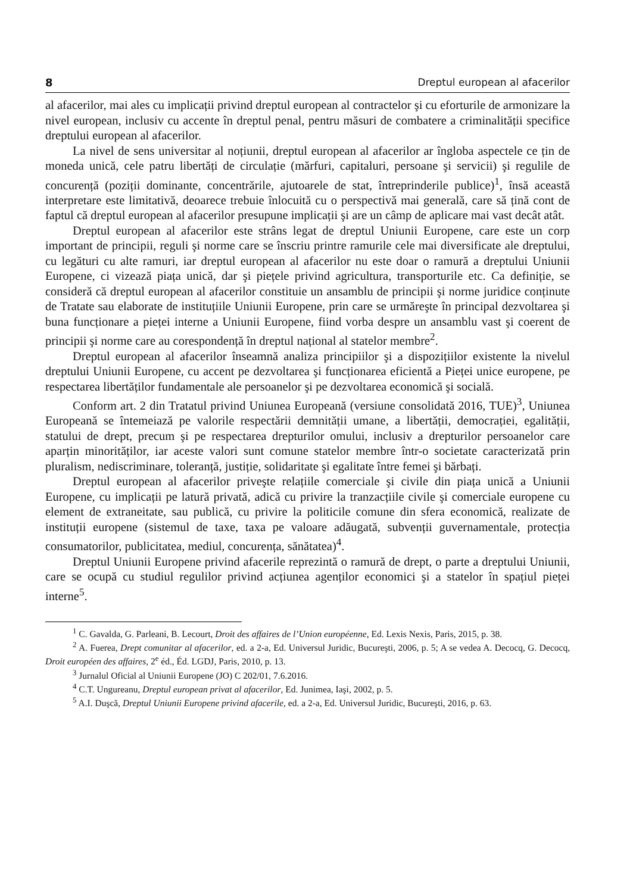8 Dreptul european al afacerilor
al afacerilor, mai ales cu implicații privind dreptul european al contractelor şi cu eforturile de armonizare la nivel european, inclusiv cu accente în dreptul penal, pentru măsuri de combatere a criminalității specifice dreptului european al afacerilor.
La nivel de sens universitar al noțiunii, dreptul european al afacerilor ar îngloba aspectele ce țin de moneda unică, cele patru libertăți de circulație (mărfuri, capitaluri, persoane şi servicii) şi regulile de concurență (poziții dominante, concentrările, ajutoarele de stat, între­prinderile publice)<sup>1</sup>, însă această interpretare este limitativă, deoarece trebuie înlocuită cu o perspectivă mai generală, care să țină cont de faptul că dreptul european al afacerilor presupune implicații şi are un câmp de aplicare mai vast decât atât.
Dreptul european al afacerilor este strâns legat de dreptul Uniunii Europene, care este un corp important de principii, reguli şi norme care se înscriu printre ramurile cele mai diversificate ale dreptului, cu legături cu alte ramuri, iar dreptul european al afacerilor nu este doar o ramură a dreptului Uniunii Europene, ci vizează piața unică, dar şi piețele privind agricultura, transporturile etc. Ca definiție, se consideră că dreptul european al afacerilor constituie un ansamblu de principii şi norme juridice conținute de Tratate sau elaborate de instituțiile Uniunii Europene, prin care se urmăreşte în principal dezvoltarea şi buna func­ționare a pieței interne a Uniunii Europene, fiind vorba despre un ansamblu vast şi coerent de principii şi norme care au corespondență în dreptul național al statelor membre<sup>2</sup>.
Dreptul european al afacerilor înseamnă analiza principiilor şi a dispozițiilor existente la nivelul dreptului Uniunii Europene, cu accent pe dezvoltarea şi funcționarea eficientă a Pieței unice europene, pe respectarea libertăților fundamentale ale persoanelor şi pe dezvol­tarea economică şi socială.
Conform art. 2 din Tratatul privind Uniunea Europeană (versiune consolidată 2016, TUE)<sup>3</sup>, Uniunea Europeană se întemeiază pe valorile respectării demnității umane, a libertății, democrației, egalității, statului de drept, precum şi pe respectarea drepturilor omului, inclusiv a drepturilor persoanelor care aparțin minorităților, iar aceste valori sunt comune statelor membre într-o societate caracterizată prin pluralism, nediscriminare, toleranță, justiție, soli­daritate şi egalitate între femei şi bărbați.
Dreptul european al afacerilor priveşte relațiile comerciale şi civile din piața unică a Uniunii Europene, cu implicații pe latură privată, adică cu privire la tranzacțiile civile şi comerciale europene cu element de extraneitate, sau publică, cu privire la politicile comune din sfera economică, realizate de instituții europene (sistemul de taxe, taxa pe valoare adăugată, subvenții guvernamentale, protecția consumatorilor, publicitatea, mediul, concurența, sănătatea)<sup>4</sup>.
Dreptul Uniunii Europene privind afacerile reprezintă o ramură de drept, o parte a dreptului Uniunii, care se ocupă cu studiul regulilor privind acțiunea agenților economici şi a statelor în spațiul pieței interne<sup>5</sup>.
<sup>1</sup> C. Gavalda, G. Parleani, B. Lecourt, Droit des affaires de l’Union européenne, Ed. Lexis Nexis, Paris, 2015, p. 38.
<sup>2</sup> A. Fuerea, Drept comunitar al afacerilor, ed. a 2-a, Ed. Universul Juridic, Bucureşti, 2006, p. 5; A se vedea A. Decocq, G. Decocq, Droit européen des affaires, 2<sup>e</sup> éd., Éd. LGDJ, Paris, 2010, p. 13.
<sup>3</sup> Jurnalul Oficial al Uniunii Europene (JO) C 202/01, 7.6.2016.
<sup>4</sup> C.T. Ungureanu, Dreptul european privat al afacerilor, Ed. Junimea, Iaşi, 2002, p. 5.
<sup>5</sup> A.I. Duşcă, Dreptul Uniunii Europene privind afacerile, ed. a 2-a, Ed. Universul Juridic, Bucureşti, 2016, p. 63.